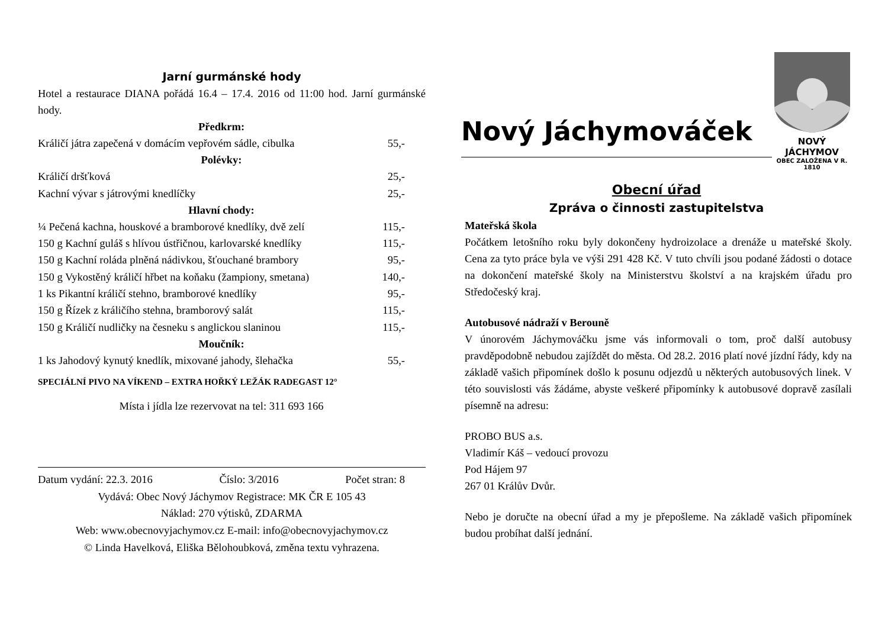Jarní gurmánské hody
Hotel a restaurace DIANA pořádá 16.4 – 17.4. 2016 od 11:00 hod. Jarní gurmánské hody.
| Předkrm: | |
| --- | --- |
| Králičí játra zapečená v domácím vepřovém sádle, cibulka | 55,- |
| Polévky: | |
| Králičí dršťková | 25,- |
| Kachní vývar s játrovými knedlíčky | 25,- |
| Hlavní chody: | |
| ¼ Pečená kachna, houskové a bramborové knedlíky, dvě zelí | 115,- |
| 150 g Kachní guláš s hlívou ústřičnou, karlovarské knedlíky | 115,- |
| 150 g Kachní roláda plněná nádivkou, šťouchané brambory | 95,- |
| 150 g Vykostěný králičí hřbet na koňaku (žampiony, smetana) | 140,- |
| 1 ks Pikantní králičí stehno, bramborové knedlíky | 95,- |
| 150 g Řízek z králičího stehna, bramborový salát | 115,- |
| 150 g Králičí nudličky na česneku s anglickou slaninou | 115,- |
| Moučník: | |
| 1 ks Jahodový kynutý knedlík, mixované jahody, šlehačka | 55,- |
SPECIÁLNÍ PIVO NA VÍKEND – EXTRA HOŘKÝ LEŽÁK RADEGAST 12°
Místa i jídla lze rezervovat na tel: 311 693 166
Datum vydání: 22.3. 2016 Číslo: 3/2016 Počet stran: 8
Vydává: Obec Nový Jáchymov Registrace: MK ČR E 105 43
Náklad: 270 výtisků, ZDARMA
Web: www.obecnovyjachymov.cz E-mail: info@obecnovyjachymov.cz
© Linda Havelková, Eliška Bělohoubková, změna textu vyhrazena.
Nový Jáchymováček
NOVÝ JÁCHYMOV
OBEC ZALOŽENA V R. 1810
Obecní úřad
Zpráva o činnosti zastupitelstva
Mateřská škola
Počátkem letošního roku byly dokončeny hydroizolace a drenáže u mateřské školy. Cena za tyto práce byla ve výši 291 428 Kč. V tuto chvíli jsou podané žádosti o dotace na dokončení mateřské školy na Ministerstvu školství a na krajském úřadu pro Středočeský kraj.
Autobusové nádraží v Berouně
V únorovém Jáchymováčku jsme vás informovali o tom, proč další autobusy pravděpodobně nebudou zajíždět do města. Od 28.2. 2016 platí nové jízdní řády, kdy na základě vašich připomínek došlo k posunu odjezdů u některých autobusových linek. V této souvislosti vás žádáme, abyste veškeré připomínky k autobusové dopravě zasílali písemně na adresu:
PROBO BUS a.s.
Vladimír Káš – vedoucí provozu
Pod Hájem 97
267 01 Králův Dvůr.
Nebo je doručte na obecní úřad a my je přepošleme. Na základě vašich připomínek budou probíhat další jednání.